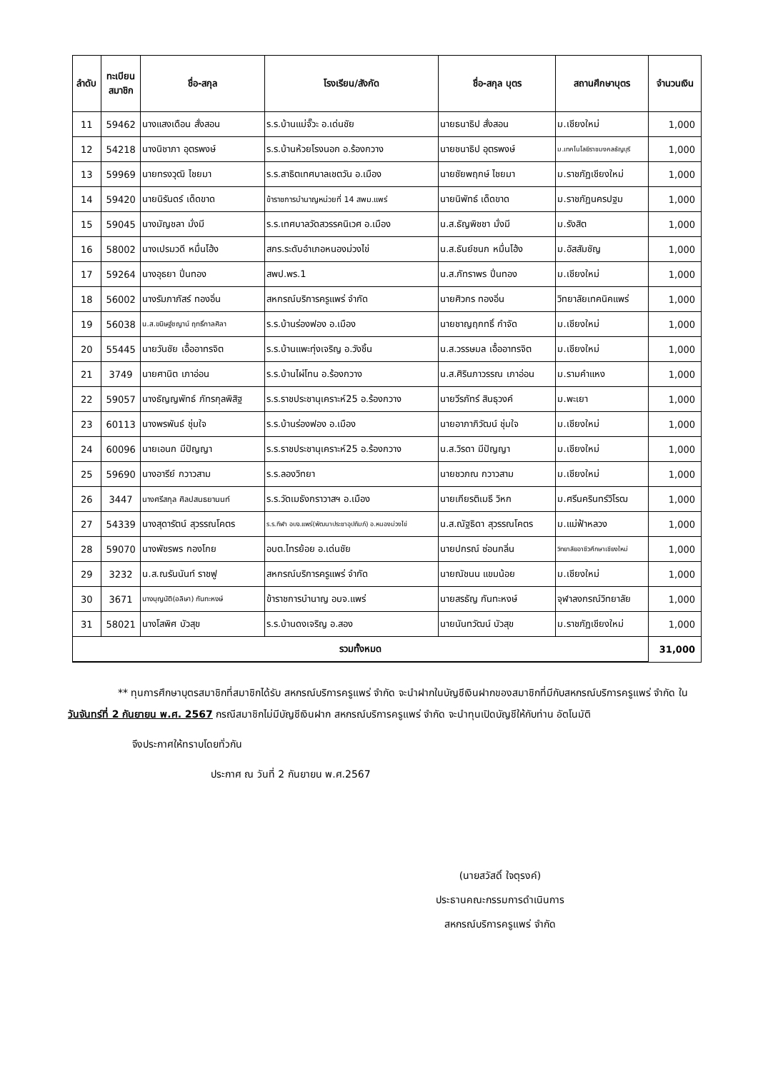| ลำดับ | ทะเบียน สมาชิก | ชื่อ-สกุล | โรงเรียน/สังกัด | ชื่อ-สกุล บุตร | สถานศึกษาบุตร | จำนวนเงิน |
| --- | --- | --- | --- | --- | --- | --- |
| 11 | 59462 | นางแสงเดือน สั่งสอน | ร.ร.บ้านแม่จั๊วะ อ.เด่นชัย | นายธนาธิป สั่งสอน | ม.เชียงใหม่ | 1,000 |
| 12 | 54218 | นางนิชาภา อุตรพงษ์ | ร.ร.บ้านห้วยโรงนอก อ.ร้องกวาง | นายชนาธิป อุตรพงษ์ | ม.เทคโนโลยีราชมงคลธัญบุรี | 1,000 |
| 13 | 59969 | นายทรงวุฒิ ไชยมา | ร.ร.สาธิตเทศบาลเชตวัน อ.เมือง | นายชัยพฤกษ์ ไชยมา | ม.ราชภัฏเชียงใหม่ | 1,000 |
| 14 | 59420 | นายนิรันดร์ เด็ดขาด | ข้าราชการบำนาญหน่วยที่ 14 สพม.แพร่ | นายนิพัทธ์ เด็ดขาด | ม.ราชภัฏนครปฐม | 1,000 |
| 15 | 59045 | นางมัญชลา มั่งมี | ร.ร.เทศบาลวัดสวรรคนิเวศ อ.เมือง | น.ส.ธัญพิชชา มั่งมี | ม.รังสิต | 1,000 |
| 16 | 58002 | นางเปรมวดี หมื่นโฮ้ง | สกร.ระดับอำเภอหนองม่วงไข่ | น.ส.ธันย์ชนก หมื่นโฮ้ง | ม.อัสสัมชัญ | 1,000 |
| 17 | 59264 | นางอุธยา ปิ่นทอง | สพป.พร.1 | น.ส.ภัทราพร ปิ่นทอง | ม.เชียงใหม่ | 1,000 |
| 18 | 56002 | นางรัมภาภัสร์ ทองอิ่น | สหกรณ์บริการครูแพร่ จำกัด | นายศิวกร ทองอิ่น | วิทยาลัยเทคนิคแพร่ | 1,000 |
| 19 | 56038 | น.ส.ขนิษฐ์ชญาน์ ฤทธิ์กาลศิลา | ร.ร.บ้านร่องฟอง อ.เมือง | นายชาญฤกทธิ์ กำจัด | ม.เชียงใหม่ | 1,000 |
| 20 | 55445 | นายวันชัย เอื้ออาทรจิต | ร.ร.บ้านแพะทุ่งเจริญ อ.วังชิ้น | น.ส.วรรษมล เอื้ออาทรจิต | ม.เชียงใหม่ | 1,000 |
| 21 | 3749 | นายศานิต เภาอ่อน | ร.ร.บ้านไผ่โทน อ.ร้องกวาง | น.ส.ศิรินภาวรรณ เภาอ่อน | ม.รามคำแหง | 1,000 |
| 22 | 59057 | นางธัญญพัทธ์ ภัทรกุลพิสิฐ | ร.ร.ราชประชานุเคราะห์25 อ.ร้องกวาง | นายวีรภัทร์ สินธุวงค์ | ม.พะเยา | 1,000 |
| 23 | 60113 | นางพรพันธ์ ชุ่มใจ | ร.ร.บ้านร่องฟอง อ.เมือง | นายอาภาภิวัฒน์ ชุ่มใจ | ม.เชียงใหม่ | 1,000 |
| 24 | 60096 | นายเอนก มีปัญญา | ร.ร.ราชประชานุเคราะห์25 อ.ร้องกวาง | น.ส.วิรดา มีปัญญา | ม.เชียงใหม่ | 1,000 |
| 25 | 59690 | นางอารีย์ กวาวสาม | ร.ร.ลองวิทยา | นายชวภณ กวาวสาม | ม.เชียงใหม่ | 1,000 |
| 26 | 3447 | นางศรีสกุล ศิลปสนธยานนท์ | ร.ร.วัดเมธังกราวาสฯ อ.เมือง | นายเกียรติเมธี วิหก | ม.ศรีนครินทร์วิโรฒ | 1,000 |
| 27 | 54339 | นางสุดารัตน์ สุวรรณโคตร | ร.ร.กีฬา อบจ.แพร่(พัฒนาประชาอุปถัมภ์) อ.หนองม่วงไข่ | น.ส.ณัฐธิดา สุวรรณโคตร | ม.แม่ฟ้าหลวง | 1,000 |
| 28 | 59070 | นางพัชรพร กองโกย | อบต.ไทรย้อย อ.เด่นชัย | นายปกรณ์ ซ่อนกลิ่น | วิทยาลัยอาชีวศึกษาเชียงใหม่ | 1,000 |
| 29 | 3232 | น.ส.ณรันนันท์ ราชฟู | สหกรณ์บริการครูแพร่ จำกัด | นายณัชนน แขมน้อย | ม.เชียงใหม่ | 1,000 |
| 30 | 3671 | นางบุญนัติ(อลิษา) กันทะหงษ์ | ข้าราชการบำนาญ อบจ.แพร่ | นายสรธัญ กันทะหงษ์ | จุฬาลงกรณ์วิทยาลัย | 1,000 |
| 31 | 58021 | นางโสพิศ บัวสุข | ร.ร.บ้านดงเจริญ อ.สอง | นายนันทวัฒน์ บัวสุข | ม.ราชภัฏเชียงใหม่ | 1,000 |
| รวมทั้งหมด | | | | | | 31,000 |
** ทุนการศึกษาบุตรสมาชิกที่สมาชิกได้รับ สหกรณ์บริการครูแพร่ จำกัด จะนำฝากในบัญชีเงินฝากของสมาชิกที่มีกับสหกรณ์บริการครูแพร่ จำกัด ในวันจันทร์ที่ 2 กันยายน พ.ศ. 2567 กรณีสมาชิกไม่มีบัญชีเงินฝาก สหกรณ์บริการครูแพร่ จำกัด จะนำทุนเปิดบัญชีให้กับท่าน อัตโนมัติ
จึงประกาศให้ทราบโดยทั่วกัน
ประกาศ ณ วันที่ 2 กันยายน พ.ศ.2567
(นายสวัสดิ์ ใจตุรงค์)
ประธานคณะกรรมการดำเนินการ
สหกรณ์บริการครูแพร่ จำกัด